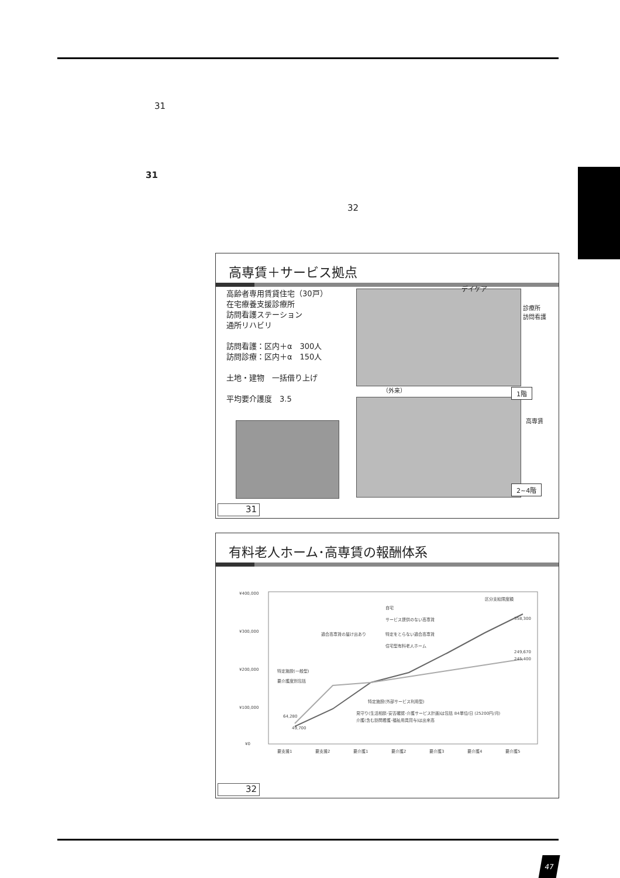31
31
32
高専賃＋サービス拠点
高齢者専用賃貸住宅（30戸）
在宅療養支援診療所
訪問看護ステーション
通所リハビリ
訪問看護：区内＋α　300人
訪問診療：区内＋α　150人
土地・建物　一括借り上げ
平均要介護度　3.5
デイケア
診療所
訪問看護
（外来） 1階
高専賃
2~4階
31
有料老人ホーム･高専賃の報酬体系
¥400,000
¥300,000
¥200,000
¥100,000
¥0
要支援1
要支援2
要介護1
要介護2
要介護3
要介護4
要介護5
区分支給限度額
自宅
サービス提供のない高専賃
適合高専賃の届け出あり
特定をとらない適合高専賃
住宅型有料老人ホーム
特定施設(一般型)
要介護度別包括
特定施設(外部サービス利用型)
見守り(生活相談･安否確認･介護サービス計画)は包括 84単位/日 (25200円/月)
介護(含む訪問看護･福祉用具貸与)は出来高
358,300
249,670
245,400
64,280
49,700
32
47